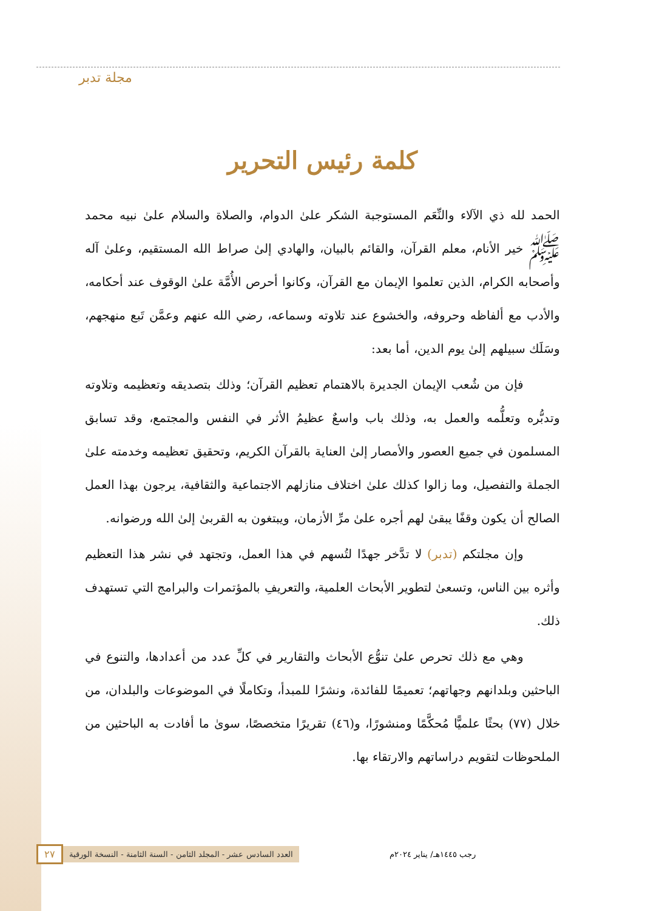مجلة تدبر
كلمة رئيس التحرير
الحمد لله ذي الآلاء والنِّعَم المستوجبة الشكر علىٰ الدوام، والصلاة والسلام علىٰ نبيه محمد ﷺ خير الأنام، معلم القرآن، والقائم بالبيان، والهادي إلىٰ صراط الله المستقيم، وعلىٰ آله وأصحابه الكرام، الذين تعلموا الإيمان مع القرآن، وكانوا أحرص الأُمَّة علىٰ الوقوف عند أحكامه، والأدب مع ألفاظه وحروفه، والخشوع عند تلاوته وسماعه، رضي الله عنهم وعمَّن تَبع منهجهم، وسَلَك سبيلهم إلىٰ يوم الدين، أما بعد:
فإن من شُعب الإيمان الجديرة بالاهتمام تعظيم القرآن؛ وذلك بتصديقه وتعظيمه وتلاوته وتدبُّره وتعلُّمه والعمل به، وذلك باب واسعٌ عظيمُ الأثر في النفس والمجتمع، وقد تسابق المسلمون في جميع العصور والأمصار إلىٰ العناية بالقرآن الكريم، وتحقيق تعظيمه وخدمته علىٰ الجملة والتفصيل، وما زالوا كذلك علىٰ اختلاف منازلهم الاجتماعية والثقافية، يرجون بهذا العمل الصالح أن يكون وقفًا يبقىٰ لهم أجره علىٰ مرِّ الأزمان، ويبتغون به القربىٰ إلىٰ الله ورضوانه.
وإن مجلتكم (تدبر) لا تدَّخر جهدًا لتُسهم في هذا العمل، وتجتهد في نشر هذا التعظيم وأثره بين الناس، وتسعىٰ لتطوير الأبحاث العلمية، والتعريفِ بالمؤتمرات والبرامج التي تستهدف ذلك.
وهي مع ذلك تحرص علىٰ تنوُّع الأبحاث والتقارير في كلِّ عدد من أعدادها، والتنوع في الباحثين وبلدانهم وجهاتهم؛ تعميمًا للفائدة، ونشرًا للمبدأ، وتكاملًا في الموضوعات والبلدان، من خلال (٧٧) بحثًا علميًّا مُحكَّمًا ومنشورًا، و(٤٦) تقريرًا متخصصًا، سوىٰ ما أفادت به الباحثين من الملحوظات لتقويم دراساتهم والارتقاء بها.
رجب ١٤٤٥هـ/ يناير ٢٠٢٤م العدد السادس عشر - المجلد الثامن - السنة الثامنة - النسخة الورقية ٢٧